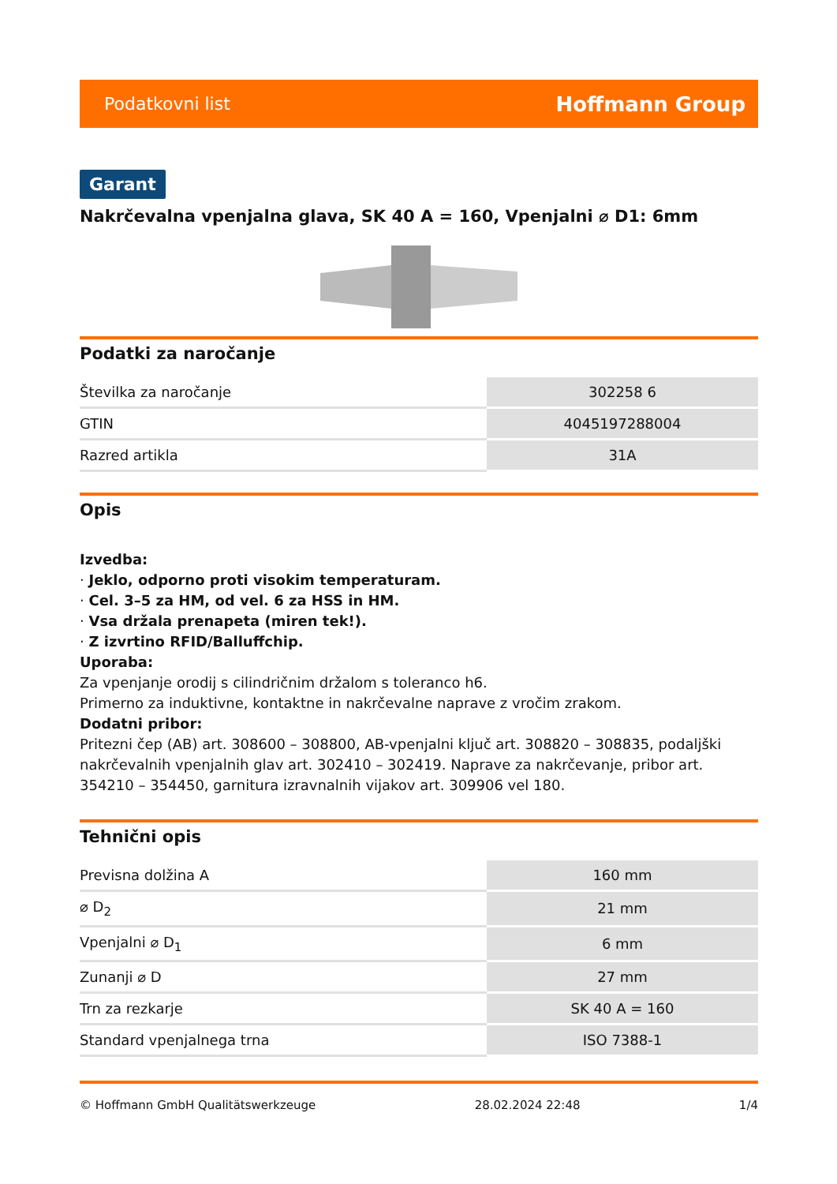Podatkovni list Hoffmann Group
Garant
Nakrčevalna vpenjalna glava, SK 40 A = 160, Vpenjalni ⌀ D1: 6mm
Podatki za naročanje
| Številka za naročanje | 302258 6 |
| GTIN | 4045197288004 |
| Razred artikla | 31A |
Opis
Izvedba:
· Jeklo, odporno proti visokim temperaturam.
· Cel. 3–5 za HM, od vel. 6 za HSS in HM.
· Vsa držala prenapeta (miren tek!).
· Z izvrtino RFID/Balluffchip.
Uporaba:
Za vpenjanje orodij s cilindričnim držalom s toleranco h6.
Primerno za induktivne, kontaktne in nakrčevalne naprave z vročim zrakom.
Dodatni pribor:
Pritezni čep (AB) art. 308600 – 308800, AB-vpenjalni ključ art. 308820 – 308835, podaljški nakrčevalnih vpenjalnih glav art. 302410 – 302419. Naprave za nakrčevanje, pribor art. 354210 – 354450, garnitura izravnalnih vijakov art. 309906 vel 180.
Tehnični opis
| Previsna dolžina A | 160 mm |
| ⌀ D<sub>2</sub> | 21 mm |
| Vpenjalni ⌀ D<sub>1</sub> | 6 mm |
| Zunanji ⌀ D | 27 mm |
| Trn za rezkarje | SK 40 A = 160 |
| Standard vpenjalnega trna | ISO 7388-1 |
© Hoffmann GmbH Qualitätswerkzeuge 28.02.2024 22:48 1/4